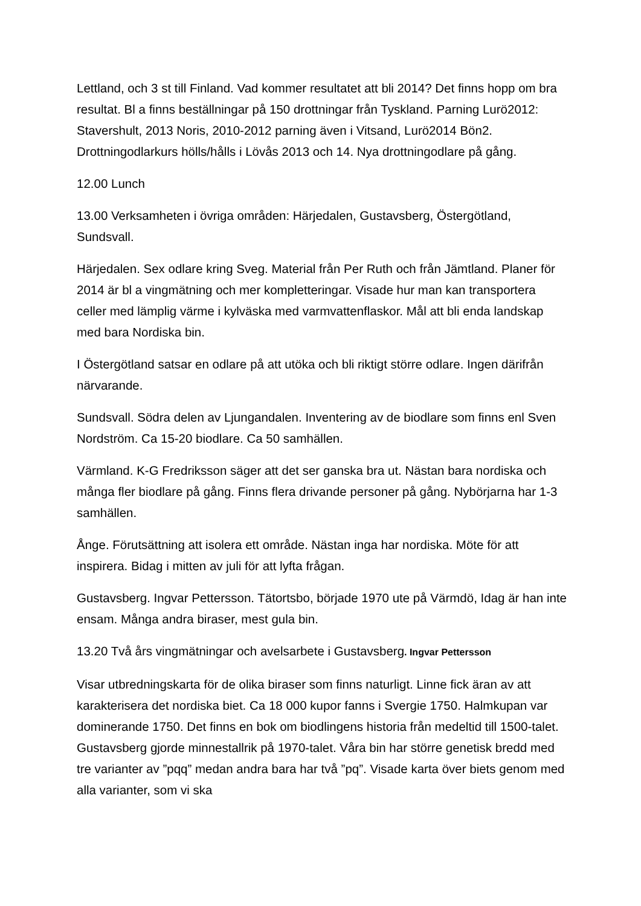Lettland, och 3 st till Finland. Vad kommer resultatet att bli 2014? Det finns hopp om bra resultat. Bl a finns beställningar på 150 drottningar från Tyskland. Parning Lurö2012: Stavershult, 2013 Noris, 2010-2012 parning även i Vitsand, Lurö2014 Bön2. Drottningodlarkurs hölls/hålls i Lövås 2013 och 14. Nya drottningodlare på gång.
12.00 Lunch
13.00 Verksamheten i övriga områden: Härjedalen, Gustavsberg, Östergötland, Sundsvall.
Härjedalen. Sex odlare kring Sveg. Material från Per Ruth och från Jämtland. Planer för 2014 är bl a vingmätning och mer kompletteringar. Visade hur man kan transportera celler med lämplig värme i kylväska med varmvattenflaskor. Mål att bli enda landskap med bara Nordiska bin.
I Östergötland satsar en odlare på att utöka och bli riktigt större odlare. Ingen därifrån närvarande.
Sundsvall. Södra delen av Ljungandalen. Inventering av de biodlare som finns enl Sven Nordström. Ca 15-20 biodlare. Ca 50 samhällen.
Värmland. K-G Fredriksson säger att det ser ganska bra ut. Nästan bara nordiska och många fler biodlare på gång. Finns flera drivande personer på gång. Nybörjarna har 1-3 samhällen.
Ånge. Förutsättning att isolera ett område. Nästan inga har nordiska. Möte för att inspirera. Bidag i mitten av juli för att lyfta frågan.
Gustavsberg. Ingvar Pettersson. Tätortsbo, började 1970 ute på Värmdö, Idag är han inte ensam. Många andra biraser, mest gula bin.
13.20 Två års vingmätningar och avelsarbete i Gustavsberg. Ingvar Pettersson
Visar utbredningskarta för de olika biraser som finns naturligt. Linne fick äran av att karakterisera det nordiska biet. Ca 18 000 kupor fanns i Svergie 1750. Halmkupan var dominerande 1750. Det finns en bok om biodlingens historia från medeltid till 1500-talet. Gustavsberg gjorde minnestallrik på 1970-talet. Våra bin har större genetisk bredd med tre varianter av ”pqq” medan andra bara har två ”pq”. Visade karta över biets genom med alla varianter, som vi ska